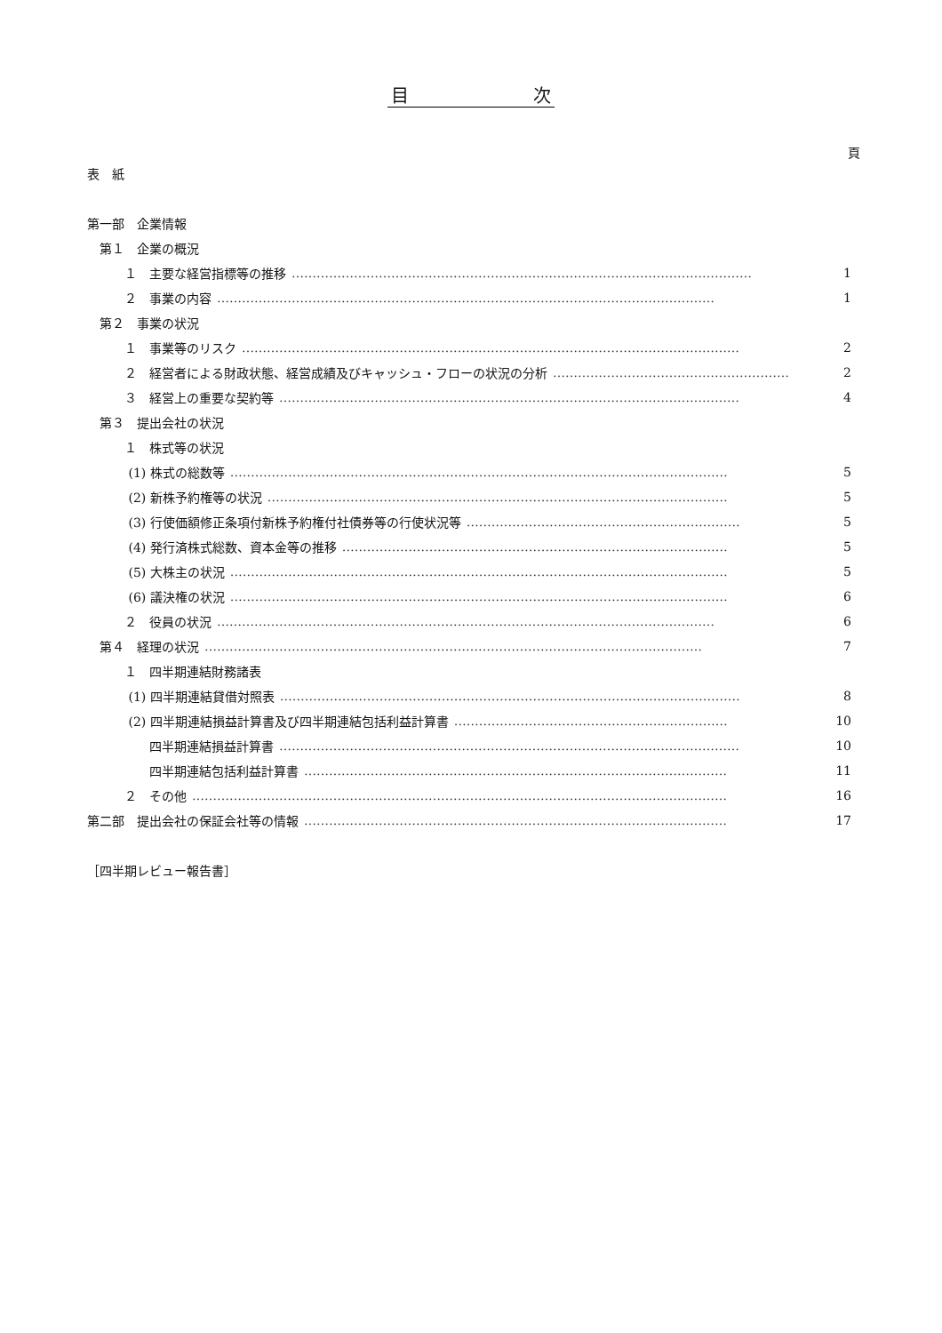目　　　　　　　次
頁
表　紙
第一部　企業情報
　第１　企業の概況
　　　１　主要な経営指標等の推移 ………………………………………………………………………………………………… 1
　　　２　事業の内容 ………………………………………………………………………………………………………… 1
　第２　事業の状況
　　　１　事業等のリスク ………………………………………………………………………………………………………… 2
　　　２　経営者による財政状態、経営成績及びキャッシュ・フローの状況の分析 ………………………………………………… 2
　　　３　経営上の重要な契約等 ………………………………………………………………………………………………… 4
　第３　提出会社の状況
　　　１　株式等の状況
　　　 (1) 株式の総数等 ………………………………………………………………………………………………………… 5
　　　 (2) 新株予約権等の状況 ………………………………………………………………………………………………… 5
　　　 (3) 行使価額修正条項付新株予約権付社債券等の行使状況等 ………………………………………………………… 5
　　　 (4) 発行済株式総数、資本金等の推移 ………………………………………………………………………………… 5
　　　 (5) 大株主の状況 ………………………………………………………………………………………………………… 5
　　　 (6) 議決権の状況 ………………………………………………………………………………………………………… 6
　　　２　役員の状況 ………………………………………………………………………………………………………… 6
　第４　経理の状況 ………………………………………………………………………………………………………… 7
　　　１　四半期連結財務諸表
　　　 (1) 四半期連結貸借対照表 ………………………………………………………………………………………………… 8
　　　 (2) 四半期連結損益計算書及び四半期連結包括利益計算書 ………………………………………………………… 10
　　　　　四半期連結損益計算書 ………………………………………………………………………………………………… 10
　　　　　四半期連結包括利益計算書 ………………………………………………………………………………………… 11
　　　２　その他 ………………………………………………………………………………………………………………… 16
第二部　提出会社の保証会社等の情報 ………………………………………………………………………………………… 17
［四半期レビュー報告書］